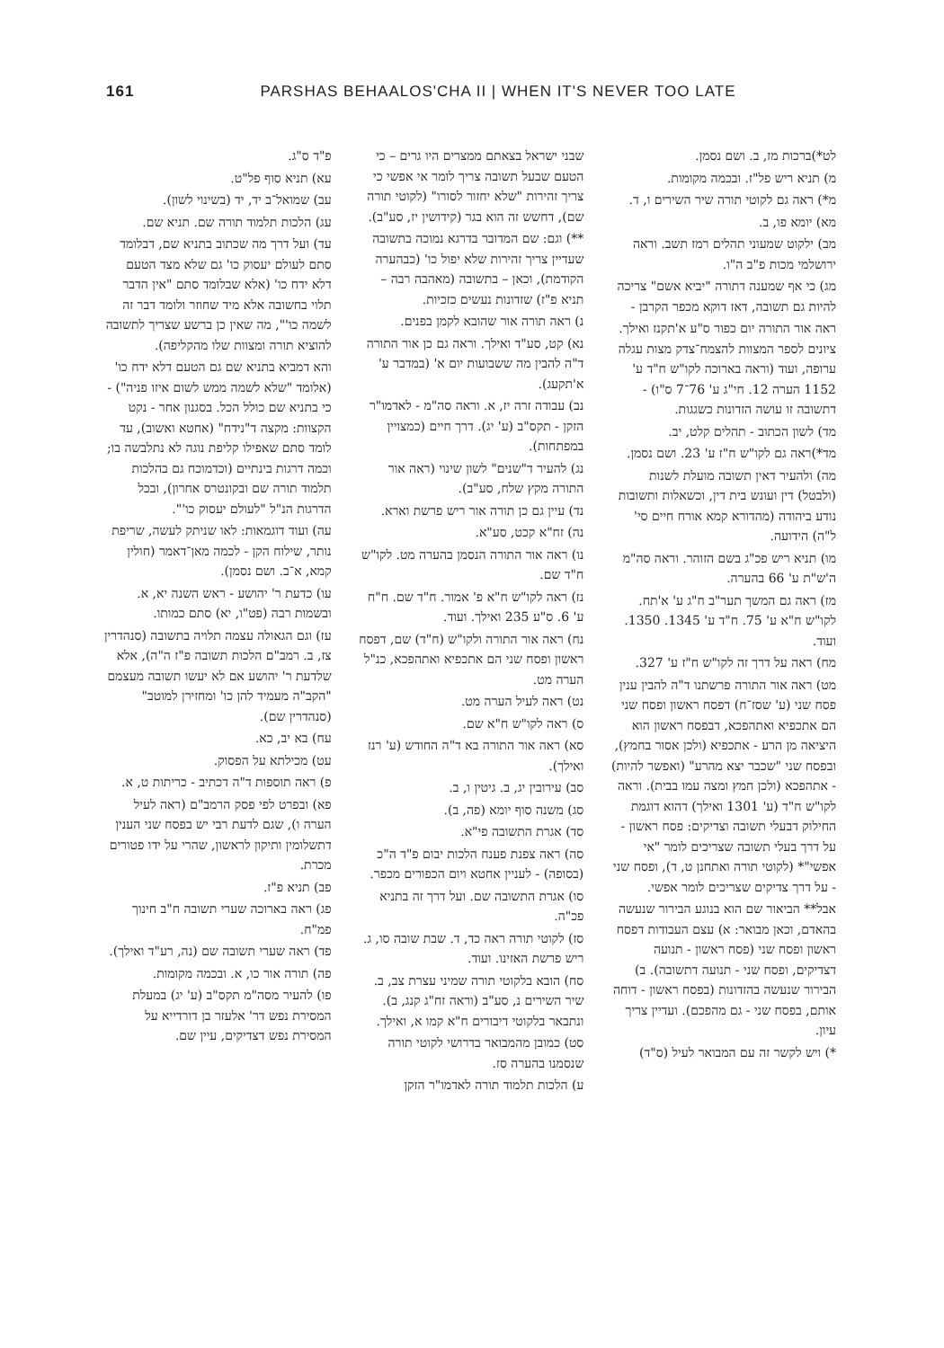161 PARSHAS BEHAALOS'CHA II | WHEN IT'S NEVER TOO LATE
לט*)ברכות מז, ב. ושם נסמן.
מ) תניא ריש פל"ז. ובכמה מקומות.
מ*) ראה גם לקוטי תורה שיר השירים ו, ד.
מא) יומא פו, ב.
מב) ילקוט שמעוני תהלים רמז תשב. וראה ירושלמי מכות פ"ב ה"ו.
מג) כי אף שמענה דתורה "יביא אשם" צריכה להיות גם תשובה, דאז דוקא מכפר הקרבן -
ראה אור התורה יום כפור ס"ע א'תקנז ואילך. ציונים לספר המצוות להצמח־צדק מצות עגלה ערופה, ועוד (וראה בארוכה לקו"ש ח"ד ע' 1152 הערה 12. חי"ג ע' 76־7 ס"ו) - דתשובה זו עושה הזדונות כשגגות.
מד) לשון הכתוב - תהלים קלט, יב.
מד*)ראה גם לקו"ש ח"ז ע' 23. ושם נסמן.
מה) ולהעיר דאין תשובה מועלת לשנות (ולבטל) דין ועונש בית דין, וכשאלות ותשובות נודע ביהודה (מהדורא קמא אורח חיים סי' ל"ה) הידועה.
מו) תניא ריש פכ"ג בשם הזוהר. וראה סה"מ ה'ש"ת ע' 66 בהערה.
מז) ראה גם המשך תער"ב ח"ג ע' א'תח. לקו"ש ח"א ע' 75. ח"ד ע' 1345. 1350. ועוד.
מח) ראה על דרך זה לקו"ש ח"ז ע' 327.
מט) ראה אור התורה פרשתנו ד"ה להבין ענין פסח שני (ע' שסז־ח) דפסח ראשון ופסח שני הם אתכפיא ואתהפכא, דבפסח ראשון הוא היציאה מן הרע - אתכפיא (ולכן אסור בחמץ), ובפסח שני "שכבר יצא מהרע" (ואפשר להיות) - אתהפכא (ולכן חמץ ומצה עמו בבית). וראה לקו"ש ח"ד (ע' 1301 ואילך) דהוא דוגמת החילוק דבעלי תשובה וצדיקים: פסח ראשון - על דרך בעלי תשובה שצריכים לומר "אי אפשי"* (לקוטי תורה ואתחנן ט, ד), ופסח שני - על דרך צדיקים שצריכים לומר אפשי.
אבל** הביאור שם הוא בנוגע הבירור שנעשה בהאדם, וכאן מבואר: א) עצם העבודות דפסח ראשון ופסח שני (פסח ראשון - תנועה דצדיקים, ופסח שני - תנועה דתשובה). ב) הבירור שנעשה בהזדונות (בפסח ראשון - דוחה אותם, בפסח שני - גם מהפכם). ועדיין צריך עיון.
*) ויש לקשר זה עם המבואר לעיל (ס"ד)
שבני ישראל בצאתם ממצרים היו גרים – כי הטעם שבעל תשובה צריך לומר אי אפשי כי צריך זהירות "שלא יחזור לסורו" (לקוטי תורה שם), דחשש זה הוא בגר (קידושין יז, סע"ב).
**) וגם: שם המדובר בדרגא נמוכה בתשובה שעדיין צריך זהירות שלא יפול כו' (כבהערה הקודמת), וכאן – בתשובה (מאהבה רבה – תניא פ"ז) שזדונות נעשים כזכיות.
נ) ראה תורה אור שהובא לקמן בפנים.
נא) קט, סע"ד ואילך. וראה גם כן אור התורה ד"ה להבין מה ששבועות יום א' (במדבר ע' א'תקעג).
נב) עבודה זרה יז, א. וראה סה"מ - לאדמו"ר הזקן - תקס"ב (ע' יג). דרך חיים (כמצויין במפתחות).
נג) להעיר ד"שנים" לשון שינוי (ראה אור התורה מקץ שלח, סע"ב).
נד) עיין גם כן תורה אור ריש פרשת וארא.
נה) זח"א קכט, סע"א.
נו) ראה אור התורה הנסמן בהערה מט. לקו"ש ח"ד שם.
נז) ראה לקו"ש ח"א פ' אמור. ח"ד שם. ח"ח ע' 6. ס"ע 235 ואילך. ועוד.
נח) ראה אור התורה ולקו"ש (ח"ד) שם, דפסח ראשון ופסח שני הם אתכפיא ואתהפכא, כנ"ל הערה מט.
נט) ראה לעיל הערה מט.
ס) ראה לקו"ש ח"א שם.
סא) ראה אור התורה בא ד"ה החודש (ע' רנז ואילך).
סב) עירובין יג, ב. גיטין ו, ב.
סג) משנה סוף יומא (פה, ב).
סד) אגרת התשובה פי"א.
סה) ראה צפנת פענח הלכות יבום פ"ד ה"כ (בסופה) - לעניין אחטא ויום הכפורים מכפר.
סו) אגרת התשובה שם. ועל דרך זה בתניא פכ"ה.
סז) לקוטי תורה ראה כד, ד. שבת שובה סו, ג. ריש פרשת האזינו. ועוד.
סח) הובא בלקוטי תורה שמיני עצרת צב, ב. שיר השירים נ, סע"ב (וראה זח"ג קנג, ב). ונתבאר בלקוטי דיבורים ח"א קמו א, ואילך.
סט) כמובן מהמבואר בדרושי לקוטי תורה שנסמנו בהערה סז.
ע) הלכות תלמוד תורה לאדמו"ר הזקן
פ"ד ס"ג.
עא) תניא סוף פל"ט.
עב) שמואל־ב יד, יד (בשינוי לשון).
עג) הלכות תלמוד תורה שם. תניא שם.
עד) ועל דרך מה שכתוב בתניא שם, דבלומד סתם לעולם יעסוק כו' גם שלא מצד הטעם דלא ידח כו' (אלא שבלומד סתם "אין הדבר תלוי בחשובה אלא מיד שחוזר ולומד דבר זה לשמה כו'", מה שאין כן ברשע שצריך לתשובה להוציא תורה ומצוות שלו מהקליפה).
והא דמביא בתניא שם גם הטעם דלא ידח כו' (אלומד "שלא לשמה ממש לשום איזו פניה") - כי בתניא שם כולל הכל. בסגנון אחר - נקט הקצוות: מקצה ד"נידח" (אחטא ואשוב), עד לומד סתם שאפילו קליפת נוגה לא נתלבשה בו; וכמה דרגות בינתיים (וכדמוכח גם בהלכות תלמוד תורה שם ובקונטרס אחרון), ובכל הדרגות הנ"ל "לעולם יעסוק כו'".
עה) ועוד דוגמאות: לאו שניתק לעשה, שריפת נותר, שילוח הקן - לכמה מאן־דאמר (חולין קמא, א־ב. ושם נסמן).
עו) כדעת ר' יהושע - ראש השנה יא, א. ובשמות רבה (פט"ו, יא) סתם כמותו.
עז) וגם הגאולה עצמה תלויה בתשובה (סנהדרין צז, ב. רמב"ם הלכות תשובה פ"ז ה"ה), אלא שלדעת ר' יהושע אם לא יעשו תשובה מעצמם "הקב"ה מעמיד להן כו' ומחזירן למוטב" (סנהדרין שם).
עח) בא יב, כא.
עט) מכילתא על הפסוק.
פ) ראה תוספות ד"ה דכתיב - כריתות ט, א.
פא) ובפרט לפי פסק הרמב"ם (ראה לעיל הערה ו), שגם לדעת רבי יש בפסח שני הענין דתשלומין ותיקון לראשון, שהרי על ידו פטורים מכרת.
פב) תניא פ"ז.
פג) ראה בארוכה שערי תשובה ח"ב חינוך פמ"ח.
פד) ראה שערי תשובה שם (נה, רע"ד ואילך).
פה) תורה אור כו, א. ובכמה מקומות.
פו) להעיר מסה"מ תקס"ב (ע' יג) במעלת המסירת נפש דר' אלעזר בן דורדייא על המסירת נפש דצדיקים, עיין שם.